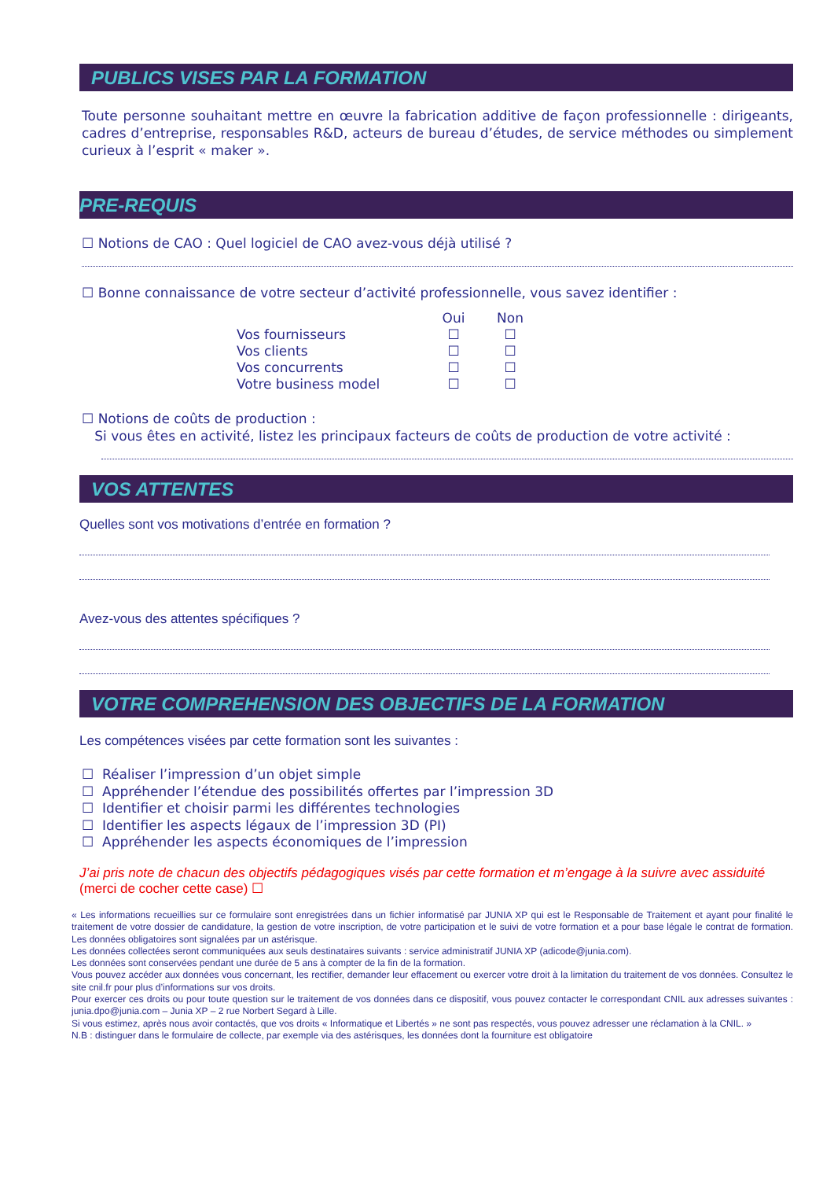PUBLICS VISES PAR LA FORMATION
Toute personne souhaitant mettre en œuvre la fabrication additive de façon professionnelle : dirigeants, cadres d’entreprise, responsables R&D, acteurs de bureau d’études, de service méthodes ou simplement curieux à l’esprit « maker ».
PRE-REQUIS
☐ Notions de CAO : Quel logiciel de CAO avez-vous déjà utilisé ?
☐ Bonne connaissance de votre secteur d’activité professionnelle, vous savez identifier :
| | Oui | Non |
| Vos fournisseurs | ☐ | ☐ |
| Vos clients | ☐ | ☐ |
| Vos concurrents | ☐ | ☐ |
| Votre business model | ☐ | ☐ |
☐ Notions de coûts de production :
Si vous êtes en activité, listez les principaux facteurs de coûts de production de votre activité :
VOS ATTENTES
Quelles sont vos motivations d’entrée en formation ?
Avez-vous des attentes spécifiques ?
VOTRE COMPREHENSION DES OBJECTIFS DE LA FORMATION
Les compétences visées par cette formation sont les suivantes :
☐ Réaliser l’impression d’un objet simple
☐ Appréhender l’étendue des possibilités offertes par l’impression 3D
☐ Identifier et choisir parmi les différentes technologies
☐ Identifier les aspects légaux de l’impression 3D (PI)
☐ Appréhender les aspects économiques de l’impression
J’ai pris note de chacun des objectifs pédagogiques visés par cette formation et m’engage à la suivre avec assiduité (merci de cocher cette case) ☐
« Les informations recueillies sur ce formulaire sont enregistrées dans un fichier informatisé par JUNIA XP qui est le Responsable de Traitement et ayant pour finalité le traitement de votre dossier de candidature, la gestion de votre inscription, de votre participation et le suivi de votre formation et a pour base légale le contrat de formation. Les données obligatoires sont signalées par un astérisque.
Les données collectées seront communiquées aux seuls destinataires suivants : service administratif JUNIA XP (adicode@junia.com).
Les données sont conservées pendant une durée de 5 ans à compter de la fin de la formation.
Vous pouvez accéder aux données vous concernant, les rectifier, demander leur effacement ou exercer votre droit à la limitation du traitement de vos données. Consultez le site cnil.fr pour plus d’informations sur vos droits.
Pour exercer ces droits ou pour toute question sur le traitement de vos données dans ce dispositif, vous pouvez contacter le correspondant CNIL aux adresses suivantes : junia.dpo@junia.com – Junia XP – 2 rue Norbert Segard à Lille.
Si vous estimez, après nous avoir contactés, que vos droits « Informatique et Libertés » ne sont pas respectés, vous pouvez adresser une réclamation à la CNIL. »
N.B : distinguer dans le formulaire de collecte, par exemple via des astérisques, les données dont la fourniture est obligatoire